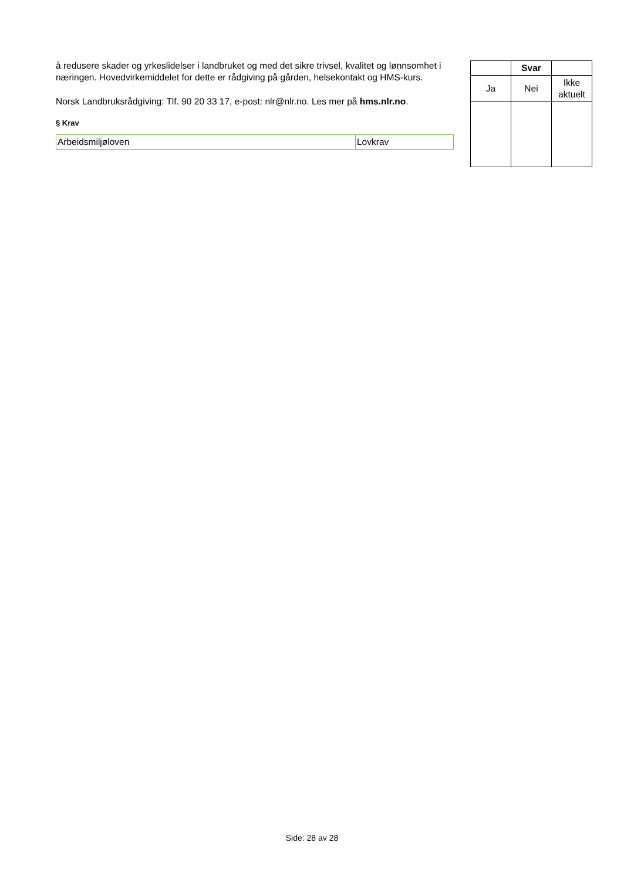å redusere skader og yrkeslidelser i landbruket og med det sikre trivsel, kvalitet og lønnsomhet i næringen. Hovedvirkemiddelet for dette er rådgiving på gården, helsekontakt og HMS-kurs.
Norsk Landbruksrådgiving: Tlf. 90 20 33 17, e-post: nlr@nlr.no. Les mer på hms.nlr.no.
§ Krav
| Arbeidsmiljøloven | Lovkrav |
| | Svar | |
| Ja | Nei | Ikke aktuelt |
Side: 28 av 28